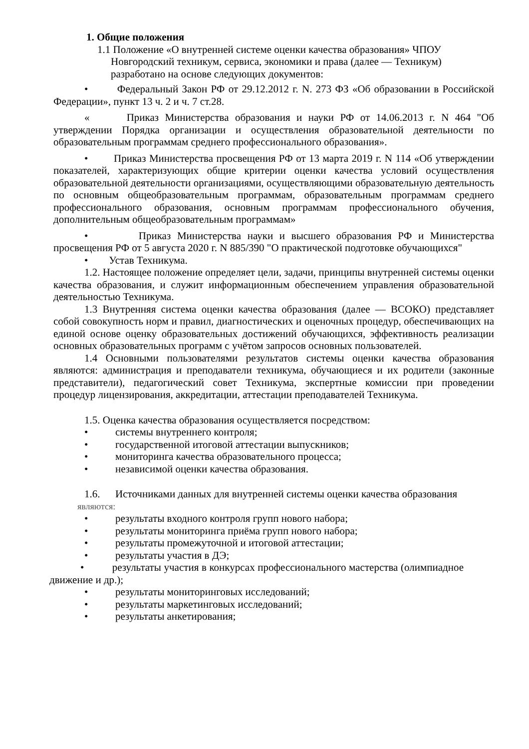1. Общие положения
1.1 Положение «О внутренней системе оценки качества образования» ЧПОУ
Новгородский техникум, сервиса, экономики и права (далее — Техникум)
разработано на основе следующих документов:
• Федеральный Закон РФ от 29.12.2012 г. N. 273 ФЗ «Об образовании в Российской Федерации», пункт 13 ч. 2 и ч. 7 ст.28.
« Приказ Министерства образования и науки РФ от 14.06.2013 г. N 464 "Об утверждении Порядка организации и осуществления образовательной деятельности по образовательным программам среднего профессионального образования».
• Приказ Министерства просвещения РФ от 13 марта 2019 г. N 114 «Об утверждении показателей, характеризующих общие критерии оценки качества условий осуществления образовательной деятельности организациями, осуществляющими образовательную деятельность по основным общеобразовательным программам, образовательным программам среднего профессионального образования, основным программам профессионального обучения, дополнительным общеобразовательным программам»
• Приказ Министерства науки и высшего образования РФ и Министерства просвещения РФ от 5 августа 2020 г. N 885/390 "О практической подготовке обучающихся"
• Устав Техникума.
1.2. Настоящее положение определяет цели, задачи, принципы внутренней системы оценки качества образования, и служит информационным обеспечением управления образовательной деятельностью Техникума.
1.3 Внутренняя система оценки качества образования (далее — ВСОКО) представляет собой совокупность норм и правил, диагностических и оценочных процедур, обеспечивающих на единой основе оценку образовательных достижений обучающихся, эффективность реализации основных образовательных программ с учётом запросов основных пользователей.
1.4 Основными пользователями результатов системы оценки качества образования являются: администрация и преподаватели техникума, обучающиеся и их родители (законные представители), педагогический совет Техникума, экспертные комиссии при проведении процедур лицензирования, аккредитации, аттестации преподавателей Техникума.
1.5. Оценка качества образования осуществляется посредством:
• системы внутреннего контроля;
• государственной итоговой аттестации выпускников;
• мониторинга качества образовательного процесса;
• независимой оценки качества образования.
1.6. Источниками данных для внутренней системы оценки качества образования
являются:
• результаты входного контроля групп нового набора;
• результаты мониторинга приёма групп нового набора;
• результаты промежуточной и итоговой аттестации;
• результаты участия в ДЭ;
• результаты участия в конкурсах профессионального мастерства (олимпиадное движение и др.);
• результаты мониторинговых исследований;
• результаты маркетинговых исследований;
• результаты анкетирования;